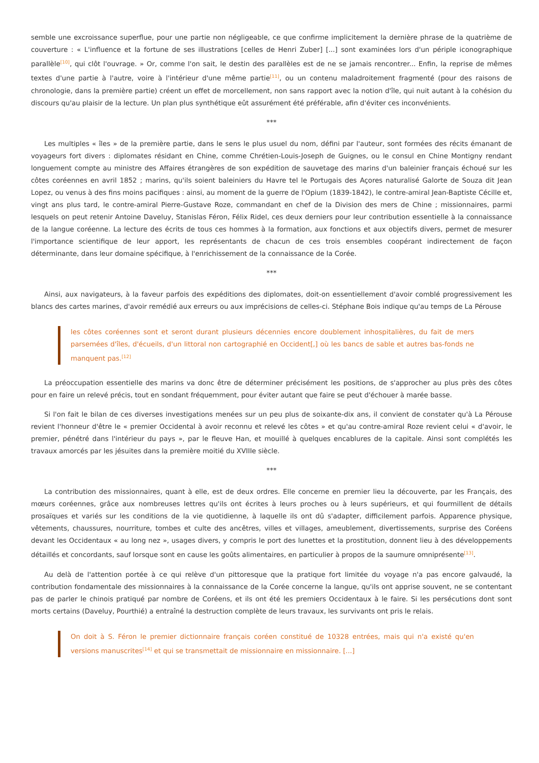semble une excroissance superflue, pour une partie non négligeable, ce que confirme implicitement la dernière phrase de la quatrième de couverture : « L'influence et la fortune de ses illustrations [celles de Henri Zuber] [...] sont examinées lors d'un périple iconographique parallèle<sup>[10]</sup>, qui clôt l'ouvrage. » Or, comme l'on sait, le destin des parallèles est de ne se jamais rencontrer... Enfin, la reprise de mêmes textes d'une partie à l'autre, voire à l'intérieur d'une même partie<sup>[11]</sup>, ou un contenu maladroitement fragmenté (pour des raisons de chronologie, dans la première partie) créent un effet de morcellement, non sans rapport avec la notion d'île, qui nuit autant à la cohésion du discours qu'au plaisir de la lecture. Un plan plus synthétique eût assurément été préférable, afin d'éviter ces inconvénients.
***
Les multiples « îles » de la première partie, dans le sens le plus usuel du nom, défini par l'auteur, sont formées des récits émanant de voyageurs fort divers : diplomates résidant en Chine, comme Chrétien-Louis-Joseph de Guignes, ou le consul en Chine Montigny rendant longuement compte au ministre des Affaires étrangères de son expédition de sauvetage des marins d'un baleinier français échoué sur les côtes coréennes en avril 1852 ; marins, qu'ils soient baleiniers du Havre tel le Portugais des Açores naturalisé Galorte de Souza dit Jean Lopez, ou venus à des fins moins pacifiques : ainsi, au moment de la guerre de l'Opium (1839-1842), le contre-amiral Jean-Baptiste Cécille et, vingt ans plus tard, le contre-amiral Pierre-Gustave Roze, commandant en chef de la Division des mers de Chine ; missionnaires, parmi lesquels on peut retenir Antoine Daveluy, Stanislas Féron, Félix Ridel, ces deux derniers pour leur contribution essentielle à la connaissance de la langue coréenne. La lecture des écrits de tous ces hommes à la formation, aux fonctions et aux objectifs divers, permet de mesurer l'importance scientifique de leur apport, les représentants de chacun de ces trois ensembles coopérant indirectement de façon déterminante, dans leur domaine spécifique, à l'enrichissement de la connaissance de la Corée.
***
Ainsi, aux navigateurs, à la faveur parfois des expéditions des diplomates, doit-on essentiellement d'avoir comblé progressivement les blancs des cartes marines, d'avoir remédié aux erreurs ou aux imprécisions de celles-ci. Stéphane Bois indique qu'au temps de La Pérouse
les côtes coréennes sont et seront durant plusieurs décennies encore doublement inhospitalières, du fait de mers parsemées d'îles, d'écueils, d'un littoral non cartographié en Occident[,] où les bancs de sable et autres bas-fonds ne manquent pas.<sup>[12]</sup>
La préoccupation essentielle des marins va donc être de déterminer précisément les positions, de s'approcher au plus près des côtes pour en faire un relevé précis, tout en sondant fréquemment, pour éviter autant que faire se peut d'échouer à marée basse.
Si l'on fait le bilan de ces diverses investigations menées sur un peu plus de soixante-dix ans, il convient de constater qu'à La Pérouse revient l'honneur d'être le « premier Occidental à avoir reconnu et relevé les côtes » et qu'au contre-amiral Roze revient celui « d'avoir, le premier, pénétré dans l'intérieur du pays », par le fleuve Han, et mouillé à quelques encablures de la capitale. Ainsi sont complétés les travaux amorcés par les jésuites dans la première moitié du XVIIIe siècle.
***
La contribution des missionnaires, quant à elle, est de deux ordres. Elle concerne en premier lieu la découverte, par les Français, des mœurs coréennes, grâce aux nombreuses lettres qu'ils ont écrites à leurs proches ou à leurs supérieurs, et qui fourmillent de détails prosaïques et variés sur les conditions de la vie quotidienne, à laquelle ils ont dû s'adapter, difficilement parfois. Apparence physique, vêtements, chaussures, nourriture, tombes et culte des ancêtres, villes et villages, ameublement, divertissements, surprise des Coréens devant les Occidentaux « au long nez », usages divers, y compris le port des lunettes et la prostitution, donnent lieu à des développements détaillés et concordants, sauf lorsque sont en cause les goûts alimentaires, en particulier à propos de la saumure omniprésente<sup>[13]</sup>.
Au delà de l'attention portée à ce qui relève d'un pittoresque que la pratique fort limitée du voyage n'a pas encore galvaudé, la contribution fondamentale des missionnaires à la connaissance de la Corée concerne la langue, qu'ils ont apprise souvent, ne se contentant pas de parler le chinois pratiqué par nombre de Coréens, et ils ont été les premiers Occidentaux à le faire. Si les persécutions dont sont morts certains (Daveluy, Pourthié) a entraîné la destruction complète de leurs travaux, les survivants ont pris le relais.
On doit à S. Féron le premier dictionnaire français coréen constitué de 10328 entrées, mais qui n'a existé qu'en versions manuscrites<sup>[14]</sup> et qui se transmettait de missionnaire en missionnaire. [...]